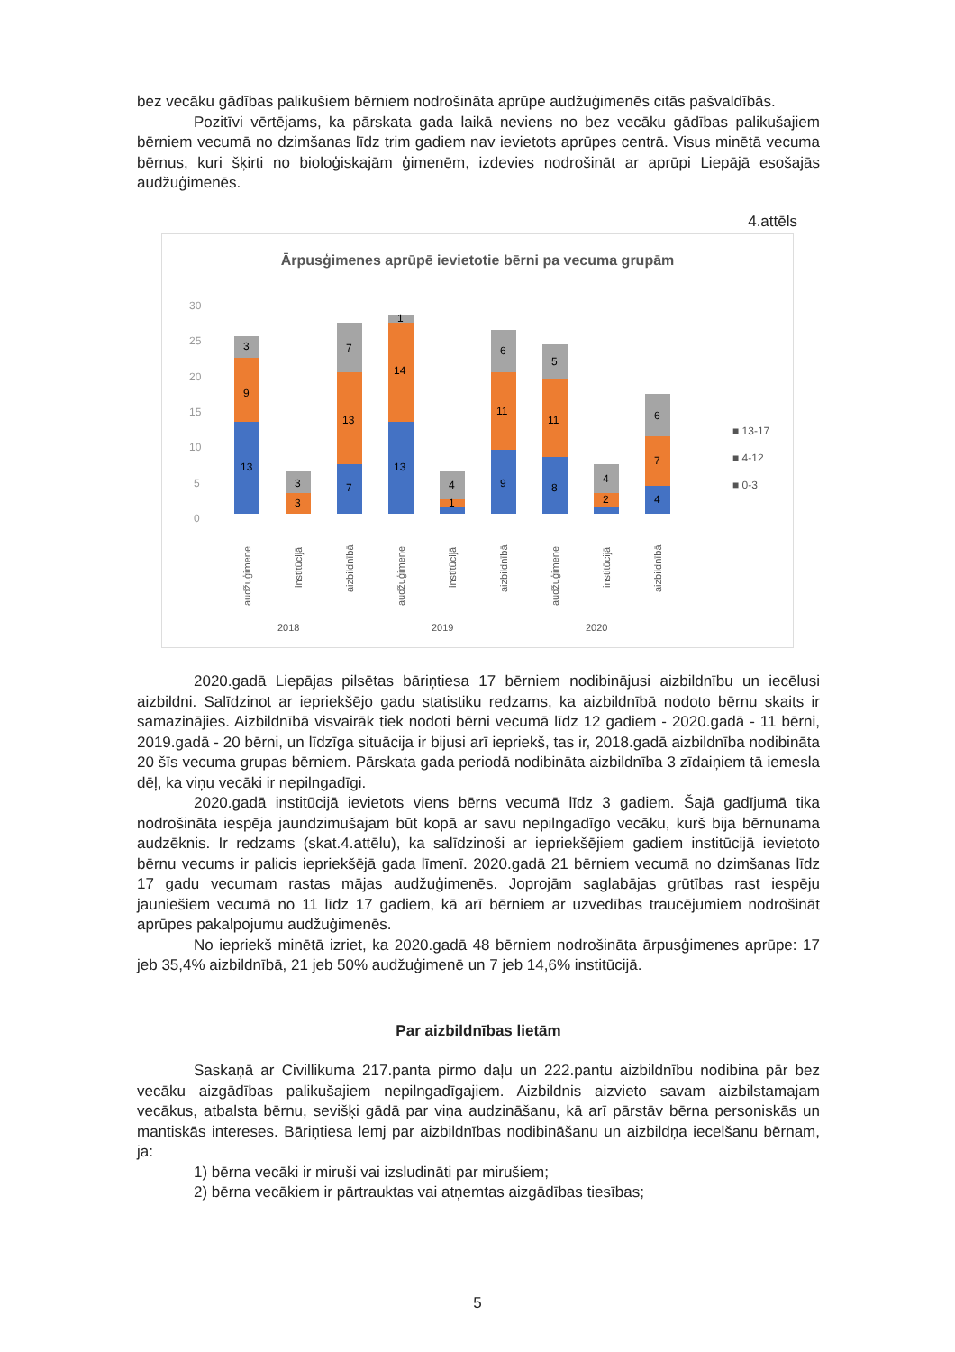bez vecāku gādības palikušiem bērniem nodrošināta aprūpe audžuģimenēs citās pašvaldībās.
Pozitīvi vērtējams, ka pārskata gada laikā neviens no bez vecāku gādības palikušajiem bērniem vecumā no dzimšanas līdz trim gadiem nav ievietots aprūpes centrā. Visus minētā vecuma bērnus, kuri šķirti no bioloģiskajām ģimenēm, izdevies nodrošināt ar aprūpi Liepājā esošajās audžuģimenēs.
4.attēls
Ārpusģimenes aprūpē ievietotie bērni pa vecuma grupām
30
25
20
15
10
5
0
3
9
13
3
3
7
13
7
1
14
13
4
1
6
11
9
5
11
8
4
2
6
7
4
■ 13-17
■ 4-12
■ 0-3
audžuģimene
institūcijā
aizbildnībā
audžuģimene
institūcijā
aizbildnībā
audžuģimene
institūcijā
aizbildnībā
2018
2019
2020
2020.gadā Liepājas pilsētas bāriņtiesa 17 bērniem nodibinājusi aizbildnību un iecēlusi aizbildni. Salīdzinot ar iepriekšējo gadu statistiku redzams, ka aizbildnībā nodoto bērnu skaits ir samazinājies. Aizbildnībā visvairāk tiek nodoti bērni vecumā līdz 12 gadiem - 2020.gadā - 11 bērni, 2019.gadā - 20 bērni, un līdzīga situācija ir bijusi arī iepriekš, tas ir, 2018.gadā aizbildnība nodibināta 20 šīs vecuma grupas bērniem. Pārskata gada periodā nodibināta aizbildnība 3 zīdaiņiem tā iemesla dēļ, ka viņu vecāki ir nepilngadīgi.
2020.gadā institūcijā ievietots viens bērns vecumā līdz 3 gadiem. Šajā gadījumā tika nodrošināta iespēja jaundzimušajam būt kopā ar savu nepilngadīgo vecāku, kurš bija bērnunama audzēknis. Ir redzams (skat.4.attēlu), ka salīdzinoši ar iepriekšējiem gadiem institūcijā ievietoto bērnu vecums ir palicis iepriekšējā gada līmenī. 2020.gadā 21 bērniem vecumā no dzimšanas līdz 17 gadu vecumam rastas mājas audžuģimenēs. Joprojām saglabājas grūtības rast iespēju jauniešiem vecumā no 11 līdz 17 gadiem, kā arī bērniem ar uzvedības traucējumiem nodrošināt aprūpes pakalpojumu audžuģimenēs.
No iepriekš minētā izriet, ka 2020.gadā 48 bērniem nodrošināta ārpusģimenes aprūpe: 17 jeb 35,4% aizbildnībā, 21 jeb 50% audžuģimenē un 7 jeb 14,6% institūcijā.
Par aizbildnības lietām
Saskaņā ar Civillikuma 217.panta pirmo daļu un 222.pantu aizbildnību nodibina pār bez vecāku aizgādības palikušajiem nepilngadīgajiem. Aizbildnis aizvieto savam aizbilstamajam vecākus, atbalsta bērnu, sevišķi gādā par viņa audzināšanu, kā arī pārstāv bērna personiskās un mantiskās intereses. Bāriņtiesa lemj par aizbildnības nodibināšanu un aizbildņa iecelšanu bērnam, ja:
1) bērna vecāki ir miruši vai izsludināti par mirušiem;
2) bērna vecākiem ir pārtrauktas vai atņemtas aizgādības tiesības;
5